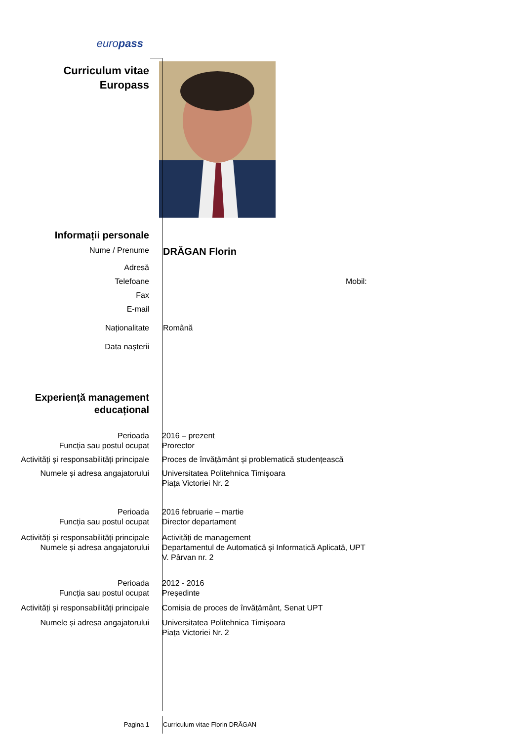europass
Curriculum vitae
Europass
Informații personale
Nume / Prenume
DRĂGAN Florin
Adresă
Telefoane Mobil:
Fax
E-mail
Naționalitate Română
Data nașterii
Experiență management educațional
Perioada
Funcția sau postul ocupat
2016 – prezent
Prorector
Activități și responsabilități principale
Proces de învățământ și problematică studențească
Numele și adresa angajatorului Universitatea Politehnica Timișoara
Piața Victoriei Nr. 2
Perioada
Funcția sau postul ocupat
2016 februarie – martie
Director departament
Activități și responsabilități principale
Numele și adresa angajatorului
Activități de management
Departamentul de Automatică și Informatică Aplicată, UPT
V. Pârvan nr. 2
Perioada
Funcția sau postul ocupat
2012 - 2016
Președinte
Activități și responsabilități principale
Comisia de proces de învățământ, Senat UPT
Numele și adresa angajatorului Universitatea Politehnica Timișoara
Piața Victoriei Nr. 2
Pagina 1 Curriculum vitae Florin DRĂGAN